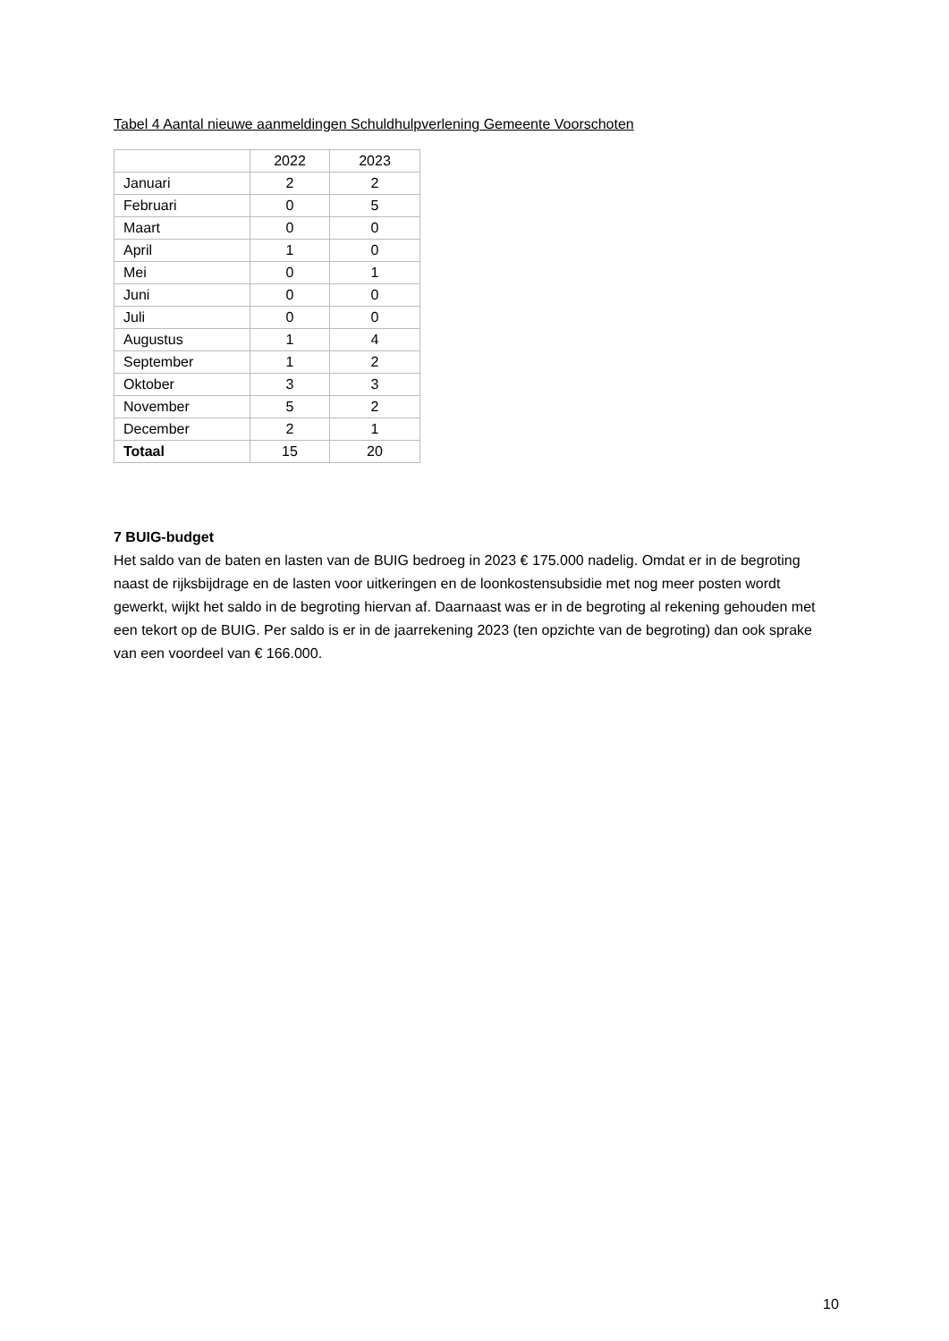Tabel 4 Aantal nieuwe aanmeldingen Schuldhulpverlening Gemeente Voorschoten
| | 2022 | 2023 |
| Januari | 2 | 2 |
| Februari | 0 | 5 |
| Maart | 0 | 0 |
| April | 1 | 0 |
| Mei | 0 | 1 |
| Juni | 0 | 0 |
| Juli | 0 | 0 |
| Augustus | 1 | 4 |
| September | 1 | 2 |
| Oktober | 3 | 3 |
| November | 5 | 2 |
| December | 2 | 1 |
| Totaal | 15 | 20 |
7 BUIG-budget
Het saldo van de baten en lasten van de BUIG bedroeg in 2023 € 175.000 nadelig. Omdat er in de begroting naast de rijksbijdrage en de lasten voor uitkeringen en de loonkostensubsidie met nog meer posten wordt gewerkt, wijkt het saldo in de begroting hiervan af. Daarnaast was er in de begroting al rekening gehouden met een tekort op de BUIG. Per saldo is er in de jaarrekening 2023 (ten opzichte van de begroting) dan ook sprake van een voordeel van € 166.000.
10